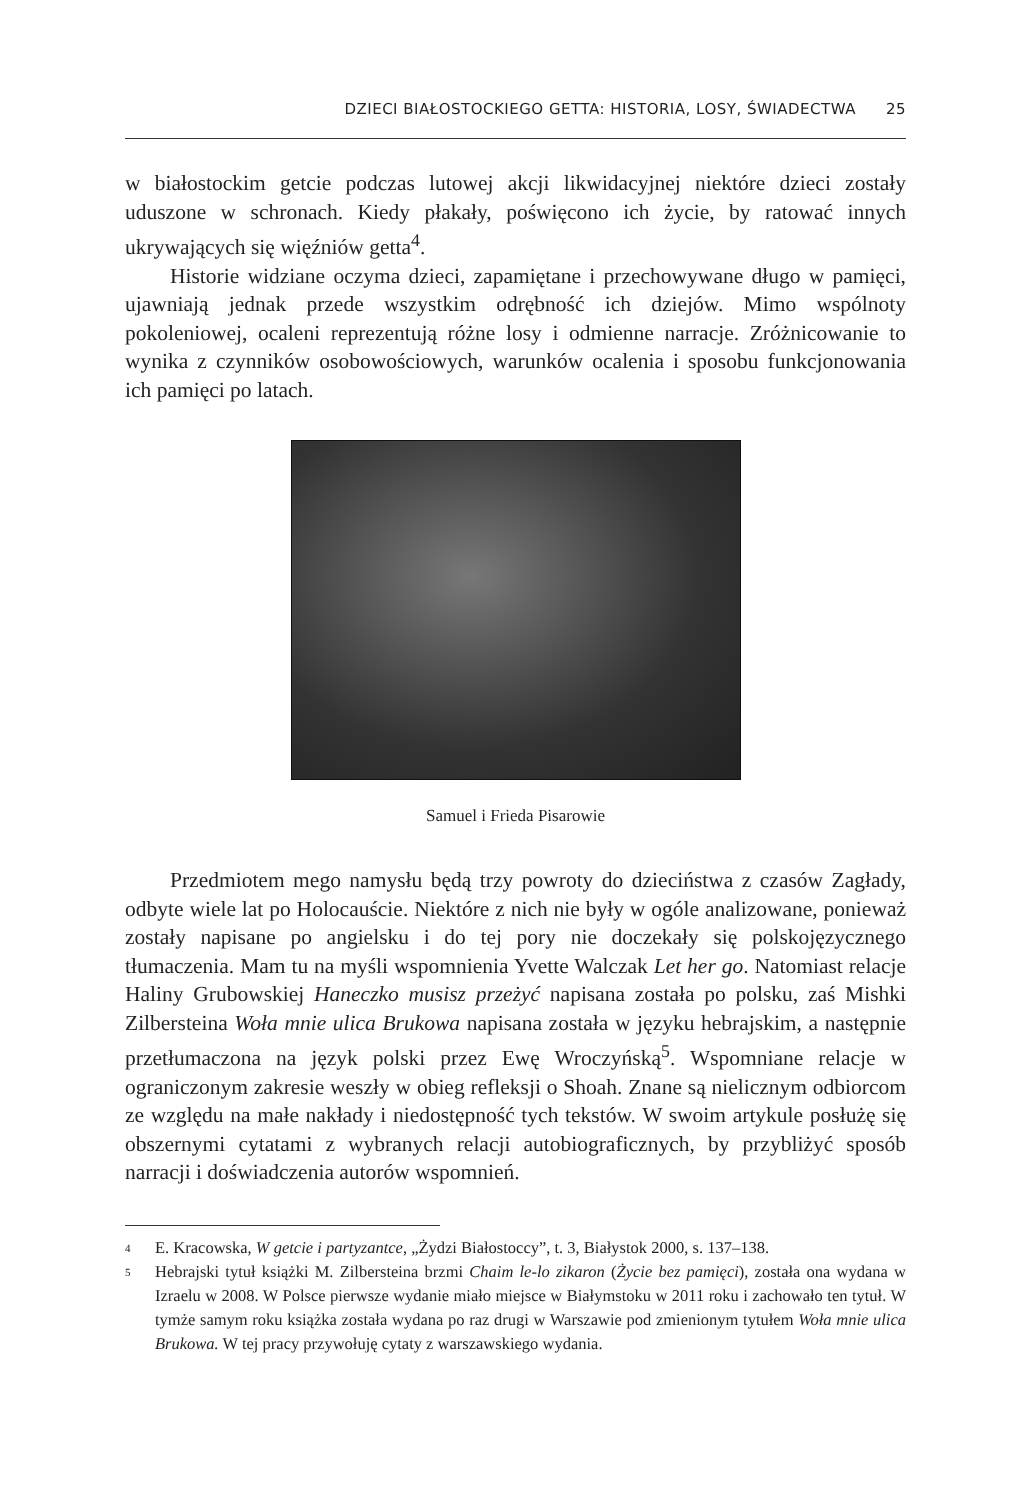DZIECI BIAŁOSTOCKIEGO GETTA: HISTORIA, LOSY, ŚWIADECTWA 25
w białostockim getcie podczas lutowej akcji likwidacyjnej niektóre dzieci zostały uduszone w schronach. Kiedy płakały, poświęcono ich życie, by ratować innych ukrywających się więźniów getta<sup>4</sup>.
Historie widziane oczyma dzieci, zapamiętane i przechowywane długo w pamięci, ujawniają jednak przede wszystkim odrębność ich dziejów. Mimo wspólnoty pokoleniowej, ocaleni reprezentują różne losy i odmienne narracje. Zróżnicowanie to wynika z czynników osobowościowych, warunków ocalenia i sposobu funkcjonowania ich pamięci po latach.
Samuel i Frieda Pisarowie
Przedmiotem mego namysłu będą trzy powroty do dzieciństwa z czasów Zagłady, odbyte wiele lat po Holocauście. Niektóre z nich nie były w ogóle analizowane, ponieważ zostały napisane po angielsku i do tej pory nie doczekały się polskojęzycznego tłumaczenia. Mam tu na myśli wspomnienia Yvette Walczak Let her go. Natomiast relacje Haliny Grubowskiej Haneczko musisz przeżyć napisana została po polsku, zaś Mishki Zilbersteina Woła mnie ulica Brukowa napisana została w języku hebrajskim, a następnie przetłumaczona na język polski przez Ewę Wroczyńską<sup>5</sup>. Wspomniane relacje w ograniczonym zakresie weszły w obieg refleksji o Shoah. Znane są nielicznym odbiorcom ze względu na małe nakłady i niedostępność tych tekstów. W swoim artykule posłużę się obszernymi cytatami z wybranych relacji autobiograficznych, by przybliżyć sposób narracji i doświadczenia autorów wspomnień.
4 E. Kracowska, W getcie i partyzantce, „Żydzi Białostoccy”, t. 3, Białystok 2000, s. 137–138.
5 Hebrajski tytuł książki M. Zilbersteina brzmi Chaim le-lo zikaron (Życie bez pamięci), została ona wydana w Izraelu w 2008. W Polsce pierwsze wydanie miało miejsce w Białymstoku w 2011 roku i zachowało ten tytuł. W tymże samym roku książka została wydana po raz drugi w Warszawie pod zmienionym tytułem Woła mnie ulica Brukowa. W tej pracy przywołuję cytaty z warszawskiego wydania.